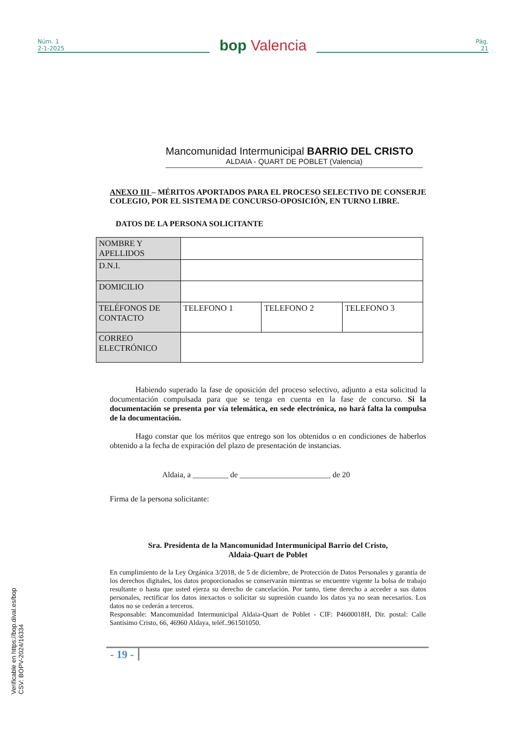Núm. 1
2-1-2025
bop Valencia
Pág.
21
Mancomunidad Intermunicipal BARRIO DEL CRISTO
ALDAIA - QUART DE POBLET (Valencia)
ANEXO III – MÉRITOS APORTADOS PARA EL PROCESO SELECTIVO DE CONSERJE COLEGIO, POR EL SISTEMA DE CONCURSO-OPOSICIÓN, EN TURNO LIBRE.
DATOS DE LA PERSONA SOLICITANTE
| NOMBRE Y APELLIDOS | | | |
| D.N.I. | | | |
| DOMICILIO | | | |
| TELÉFONOS DE CONTACTO | TELEFONO 1 | TELEFONO 2 | TELEFONO 3 |
| CORREO ELECTRÓNICO | | | |
Habiendo superado la fase de oposición del proceso selectivo, adjunto a esta solicitud la documentación compulsada para que se tenga en cuenta en la fase de concurso. Si la documentación se presenta por vía telemática, en sede electrónica, no hará falta la compulsa de la documentación.
Hago constar que los méritos que entrego son los obtenidos o en condiciones de haberlos obtenido a la fecha de expiración del plazo de presentación de instancias.
Aldaia, a _________ de _______________________ de 20
Firma de la persona solicitante:
Sra. Presidenta de la Mancomunidad Intermunicipal Barrio del Cristo,
Aldaia-Quart de Poblet
En cumplimiento de la Ley Orgánica 3/2018, de 5 de diciembre, de Protección de Datos Personales y garantía de los derechos digitales, los datos proporcionados se conservarán mientras se encuentre vigente la bolsa de trabajo resultante o hasta que usted ejerza su derecho de cancelación. Por tanto, tiene derecho a acceder a sus datos personales, rectificar los datos inexactos o solicitar su supresión cuando los datos ya no sean necesarios. Los datos no se cederán a terceros.
Responsable: Mancomunidad Intermunicipal Aldaia-Quart de Poblet - CIF: P4600018H, Dir. postal: Calle Santísimo Cristo, 66, 46960 Aldaya, teléf..961501050.
- 19 -
Verificable en https://bop.dival.es/bop
CSV: BOPV-2024/16334